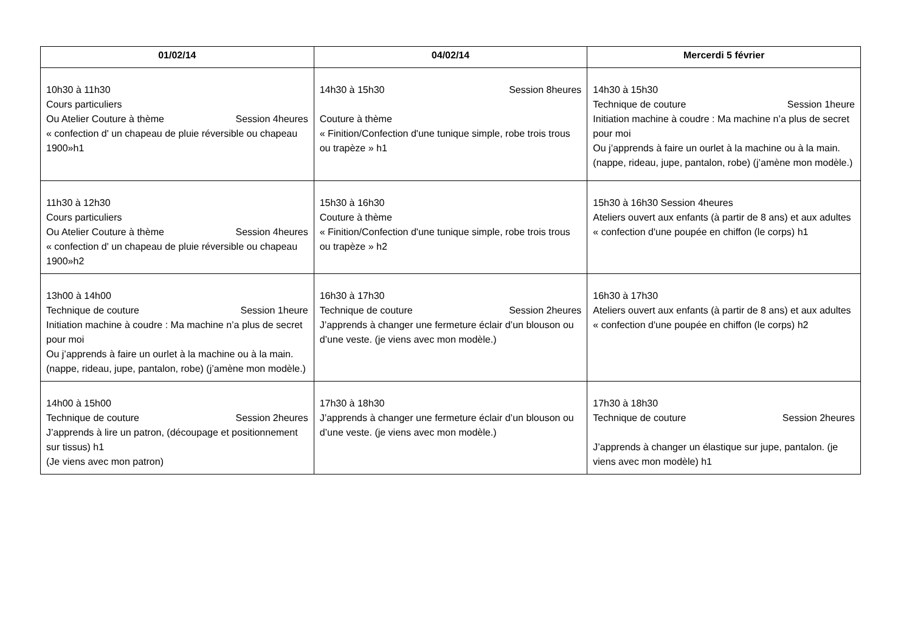| 01/02/14 | 04/02/14 | Mercerdi 5 février |
| --- | --- | --- |
| 10h30 à 11h30 Cours particuliers Ou Atelier Couture à thème Session 4heures « confection d' un chapeau de pluie réversible ou chapeau 1900»h1 | 14h30 à 15h30 Session 8heures Couture à thème « Finition/Confection d'une tunique simple, robe trois trous ou trapèze » h1 | 14h30 à 15h30 Technique de couture Session 1heure Initiation machine à coudre : Ma machine n’a plus de secret pour moi Ou j’apprends à faire un ourlet à la machine ou à la main. (nappe, rideau, jupe, pantalon, robe) (j’amène mon modèle.) |
| 11h30 à 12h30 Cours particuliers Ou Atelier Couture à thème Session 4heures « confection d' un chapeau de pluie réversible ou chapeau 1900»h2 | 15h30 à 16h30 Couture à thème « Finition/Confection d'une tunique simple, robe trois trous ou trapèze » h2 | 15h30 à 16h30 Session 4heures Ateliers ouvert aux enfants (à partir de 8 ans) et aux adultes « confection d'une poupée en chiffon (le corps) h1 |
| 13h00 à 14h00 Technique de couture Session 1heure Initiation machine à coudre : Ma machine n’a plus de secret pour moi Ou j’apprends à faire un ourlet à la machine ou à la main. (nappe, rideau, jupe, pantalon, robe) (j’amène mon modèle.) | 16h30 à 17h30 Technique de couture Session 2heures J’apprends à changer une fermeture éclair d’un blouson ou d’une veste. (je viens avec mon modèle.) | 16h30 à 17h30 Ateliers ouvert aux enfants (à partir de 8 ans) et aux adultes « confection d'une poupée en chiffon (le corps) h2 |
| 14h00 à 15h00 Technique de couture Session 2heures J’apprends à lire un patron, (découpage et positionnement sur tissus) h1 (Je viens avec mon patron) | 17h30 à 18h30 J’apprends à changer une fermeture éclair d’un blouson ou d’une veste. (je viens avec mon modèle.) | 17h30 à 18h30 Technique de couture Session 2heures J’apprends à changer un élastique sur jupe, pantalon. (je viens avec mon modèle) h1 |